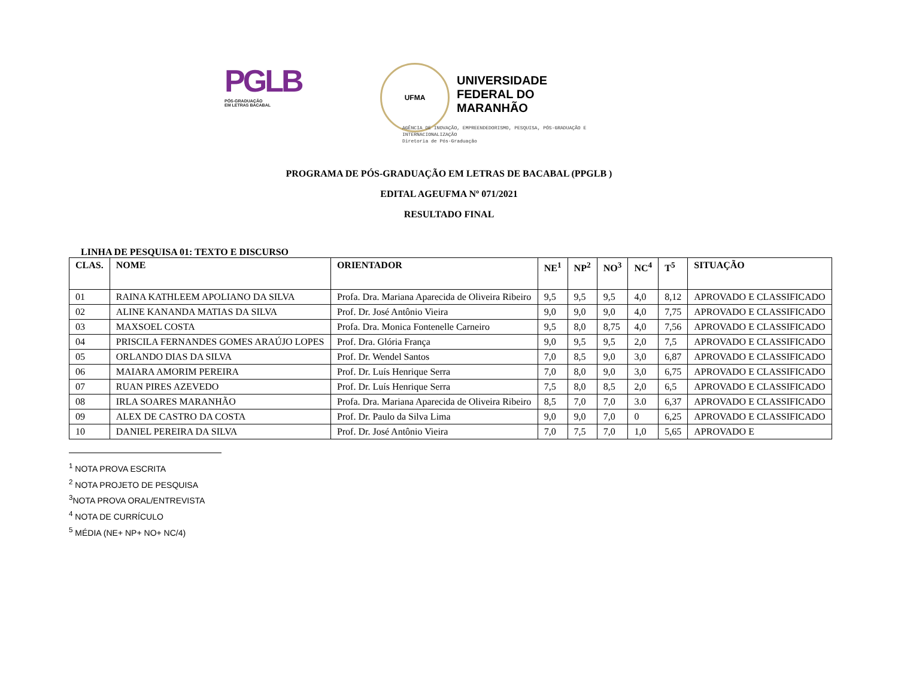PGLB
PÓS-GRADUAÇÃO
EM LETRAS BACABAL
UFMA
UNIVERSIDADE
FEDERAL DO
MARANHÃO
AGÊNCIA DE INOVAÇÃO, EMPREENDEDORISMO, PESQUISA, PÓS-GRADUAÇÃO E
INTERNACIONALIZAÇÃO
Diretoria de Pós-Graduação
PROGRAMA DE PÓS-GRADUAÇÃO EM LETRAS DE BACABAL (PPGLB )
EDITAL AGEUFMA Nº 071/2021
RESULTADO FINAL
LINHA DE PESQUISA 01: TEXTO E DISCURSO
| CLAS. | NOME | ORIENTADOR | NE<sup>1</sup> | NP<sup>2</sup> | NO<sup>3</sup> | NC<sup>4</sup> | T<sup>5</sup> | SITUAÇÃO |
| --- | --- | --- | --- | --- | --- | --- | --- | --- |
| 01 | RAINA KATHLEEM APOLIANO DA SILVA | Profa. Dra. Mariana Aparecida de Oliveira Ribeiro | 9,5 | 9,5 | 9,5 | 4,0 | 8,12 | APROVADO E CLASSIFICADO |
| 02 | ALINE KANANDA MATIAS DA SILVA | Prof. Dr. José Antônio Vieira | 9,0 | 9,0 | 9,0 | 4,0 | 7,75 | APROVADO E CLASSIFICADO |
| 03 | MAXSOEL COSTA | Profa. Dra. Monica Fontenelle Carneiro | 9,5 | 8,0 | 8,75 | 4,0 | 7,56 | APROVADO E CLASSIFICADO |
| 04 | PRISCILA FERNANDES GOMES ARAÚJO LOPES | Prof. Dra. Glória França | 9,0 | 9,5 | 9,5 | 2,0 | 7,5 | APROVADO E CLASSIFICADO |
| 05 | ORLANDO DIAS DA SILVA | Prof. Dr. Wendel Santos | 7,0 | 8,5 | 9,0 | 3,0 | 6,87 | APROVADO E CLASSIFICADO |
| 06 | MAIARA AMORIM PEREIRA | Prof. Dr. Luís Henrique Serra | 7,0 | 8,0 | 9,0 | 3,0 | 6,75 | APROVADO E CLASSIFICADO |
| 07 | RUAN PIRES AZEVEDO | Prof. Dr. Luís Henrique Serra | 7,5 | 8,0 | 8,5 | 2,0 | 6,5 | APROVADO E CLASSIFICADO |
| 08 | IRLA SOARES MARANHÃO | Profa. Dra. Mariana Aparecida de Oliveira Ribeiro | 8,5 | 7,0 | 7,0 | 3.0 | 6,37 | APROVADO E CLASSIFICADO |
| 09 | ALEX DE CASTRO DA COSTA | Prof. Dr. Paulo da Silva Lima | 9,0 | 9,0 | 7,0 | 0 | 6,25 | APROVADO E CLASSIFICADO |
| 10 | DANIEL PEREIRA DA SILVA | Prof. Dr. José Antônio Vieira | 7,0 | 7,5 | 7,0 | 1,0 | 5,65 | APROVADO E |
<sup>1</sup> NOTA PROVA ESCRITA
<sup>2</sup> NOTA PROJETO DE PESQUISA
<sup>3</sup> NOTA PROVA ORAL/ENTREVISTA
<sup>4</sup> NOTA DE CURRÍCULO
<sup>5</sup> MÉDIA (NE+ NP+ NO+ NC/4)